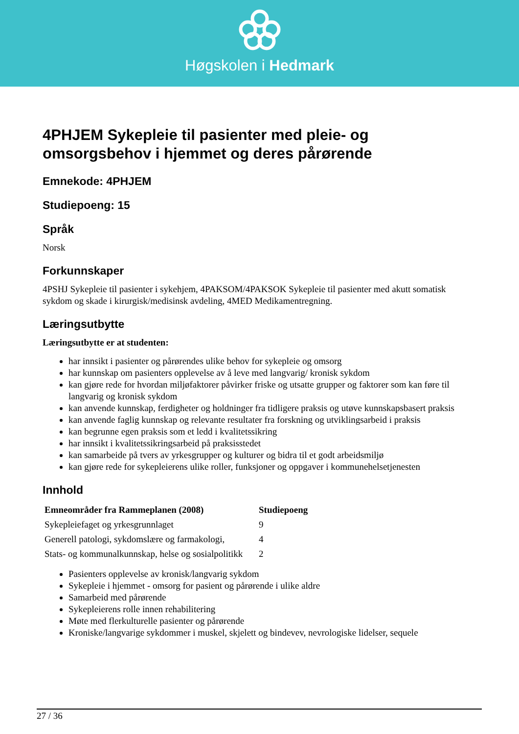Høgskolen i Hedmark
4PHJEM Sykepleie til pasienter med pleie- og omsorgsbehov i hjemmet og deres pårørende
Emnekode: 4PHJEM
Studiepoeng: 15
Språk
Norsk
Forkunnskaper
4PSHJ Sykepleie til pasienter i sykehjem, 4PAKSOM/4PAKSOK Sykepleie til pasienter med akutt somatisk sykdom og skade i kirurgisk/medisinsk avdeling, 4MED Medikamentregning.
Læringsutbytte
Læringsutbytte er at studenten:
har innsikt i pasienter og pårørendes ulike behov for sykepleie og omsorg
har kunnskap om pasienters opplevelse av å leve med langvarig/ kronisk sykdom
kan gjøre rede for hvordan miljøfaktorer påvirker friske og utsatte grupper og faktorer som kan føre til langvarig og kronisk sykdom
kan anvende kunnskap, ferdigheter og holdninger fra tidligere praksis og utøve kunnskapsbasert praksis
kan anvende faglig kunnskap og relevante resultater fra forskning og utviklingsarbeid i praksis
kan begrunne egen praksis som et ledd i kvalitetssikring
har innsikt i kvalitetssikringsarbeid på praksisstedet
kan samarbeide på tvers av yrkesgrupper og kulturer og bidra til et godt arbeidsmiljø
kan gjøre rede for sykepleierens ulike roller, funksjoner og oppgaver i kommunehelsetjenesten
Innhold
| Emneområder fra Rammeplanen (2008) | Studiepoeng |
| --- | --- |
| Sykepleiefaget og yrkesgrunnlaget | 9 |
| Generell patologi, sykdomslære og farmakologi, | 4 |
| Stats- og kommunalkunnskap, helse og sosialpolitikk | 2 |
Pasienters opplevelse av kronisk/langvarig sykdom
Sykepleie i hjemmet - omsorg for pasient og pårørende i ulike aldre
Samarbeid med pårørende
Sykepleierens rolle innen rehabilitering
Møte med flerkulturelle pasienter og pårørende
Kroniske/langvarige sykdommer i muskel, skjelett og bindevev, nevrologiske lidelser, sequele
27 / 36